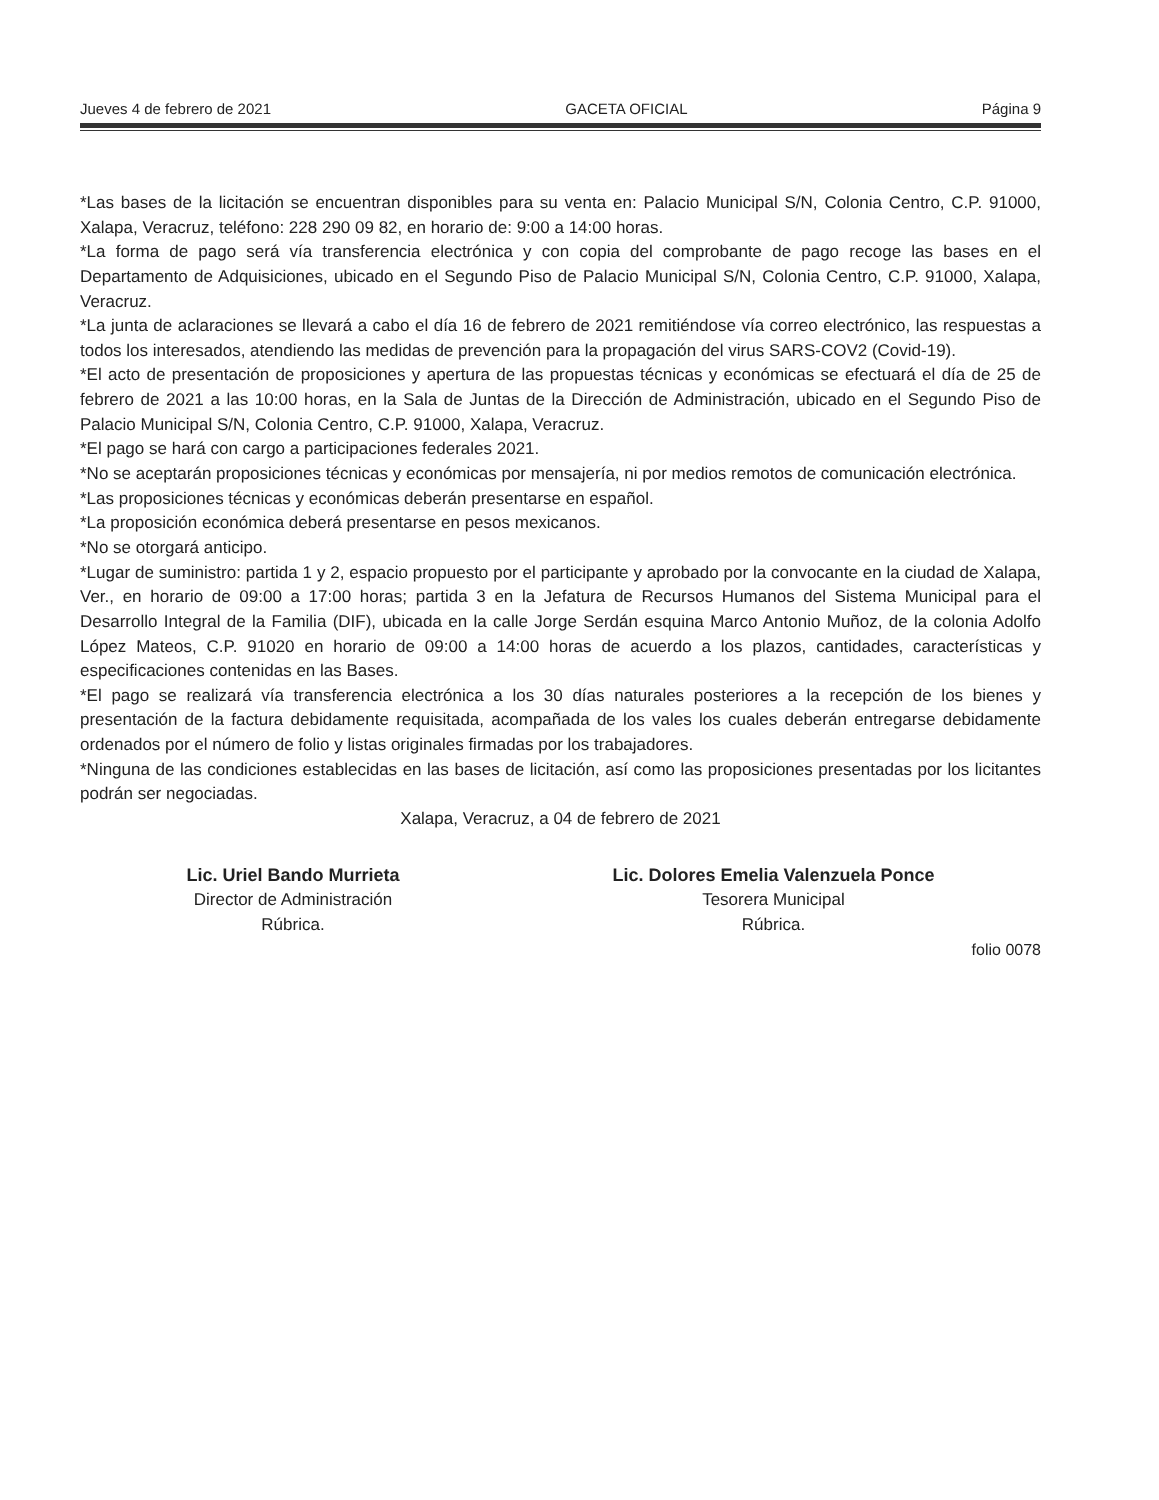Jueves 4 de febrero de 2021 GACETA OFICIAL Página 9
*Las bases de la licitación se encuentran disponibles para su venta en: Palacio Municipal S/N, Colonia Centro, C.P. 91000, Xalapa, Veracruz, teléfono: 228 290 09 82, en horario de: 9:00 a 14:00 horas.
*La forma de pago será vía transferencia electrónica y con copia del comprobante de pago recoge las bases en el Departamento de Adquisiciones, ubicado en el Segundo Piso de Palacio Municipal S/N, Colonia Centro, C.P. 91000, Xalapa, Veracruz.
*La junta de aclaraciones se llevará a cabo el día 16 de febrero de 2021 remitiéndose vía correo electrónico, las respuestas a todos los interesados, atendiendo las medidas de prevención para la propagación del virus SARS-COV2 (Covid-19).
*El acto de presentación de proposiciones y apertura de las propuestas técnicas y económicas se efectuará el día de 25 de febrero de 2021 a las 10:00 horas, en la Sala de Juntas de la Dirección de Administración, ubicado en el Segundo Piso de Palacio Municipal S/N, Colonia Centro, C.P. 91000, Xalapa, Veracruz.
*El pago se hará con cargo a participaciones federales 2021.
*No se aceptarán proposiciones técnicas y económicas por mensajería, ni por medios remotos de comunicación electrónica.
*Las proposiciones técnicas y económicas deberán presentarse en español.
*La proposición económica deberá presentarse en pesos mexicanos.
*No se otorgará anticipo.
*Lugar de suministro: partida 1 y 2, espacio propuesto por el participante y aprobado por la convocante en la ciudad de Xalapa, Ver., en horario de 09:00 a 17:00 horas; partida 3 en la Jefatura de Recursos Humanos del Sistema Municipal para el Desarrollo Integral de la Familia (DIF), ubicada en la calle Jorge Serdán esquina Marco Antonio Muñoz, de la colonia Adolfo López Mateos, C.P. 91020 en horario de 09:00 a 14:00 horas de acuerdo a los plazos, cantidades, características y especificaciones contenidas en las Bases.
*El pago se realizará vía transferencia electrónica a los 30 días naturales posteriores a la recepción de los bienes y presentación de la factura debidamente requisitada, acompañada de los vales los cuales deberán entregarse debidamente ordenados por el número de folio y listas originales firmadas por los trabajadores.
*Ninguna de las condiciones establecidas en las bases de licitación, así como las proposiciones presentadas por los licitantes podrán ser negociadas.
Xalapa, Veracruz, a 04 de febrero de 2021
Lic. Uriel Bando Murrieta
Director de Administración
Rúbrica.
Lic. Dolores Emelia Valenzuela Ponce
Tesorera Municipal
Rúbrica.
folio 0078